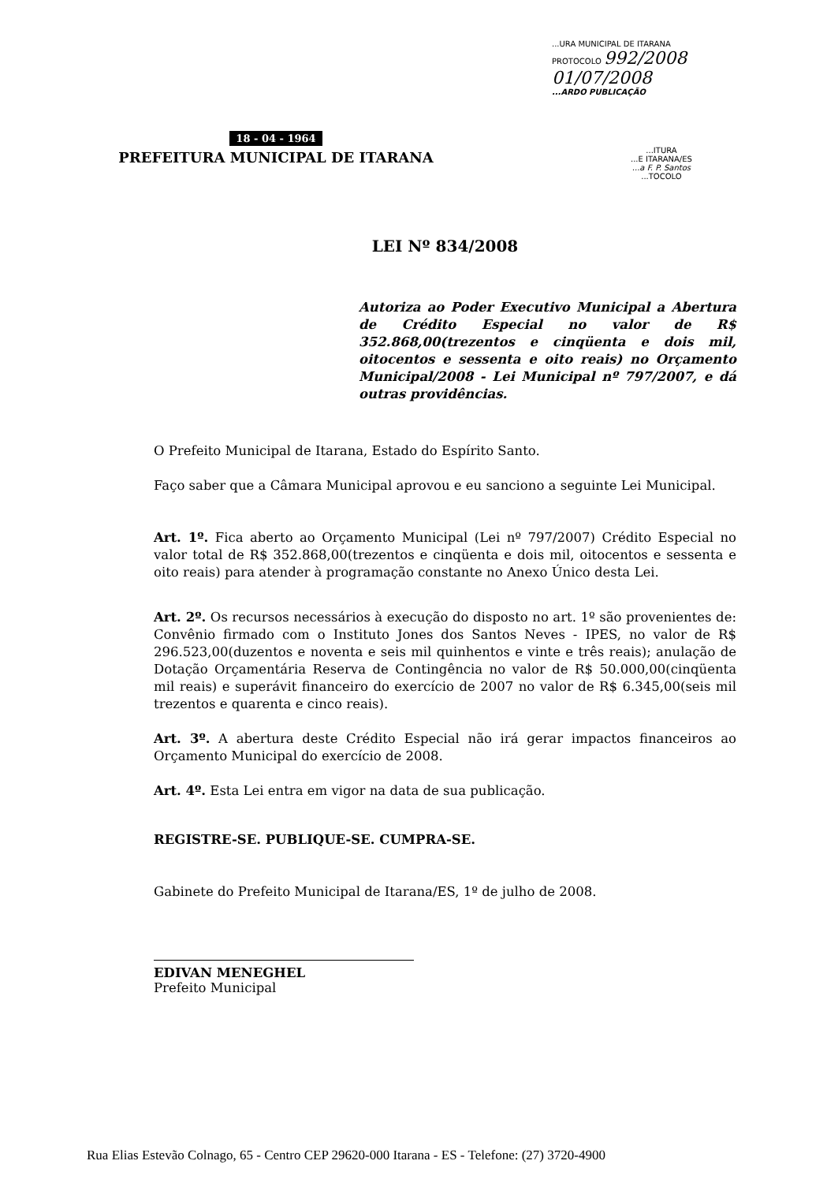...URA MUNICIPAL DE ITARANA
PROTOCOLO 992/2008
01/07/2008
...ARDO PUBLICAÇÃO
18 - 04 - 1964
PREFEITURA MUNICIPAL DE ITARANA
...ITURA
...E ITARANA/ES
...a F. P. Santos
...TOCOLO
LEI Nº 834/2008
Autoriza ao Poder Executivo Municipal a Abertura de Crédito Especial no valor de R$ 352.868,00(trezentos e cinqüenta e dois mil, oitocentos e sessenta e oito reais) no Orçamento Municipal/2008 - Lei Municipal nº 797/2007, e dá outras providências.
O Prefeito Municipal de Itarana, Estado do Espírito Santo.
Faço saber que a Câmara Municipal aprovou e eu sanciono a seguinte Lei Municipal.
Art. 1º. Fica aberto ao Orçamento Municipal (Lei nº 797/2007) Crédito Especial no valor total de R$ 352.868,00(trezentos e cinqüenta e dois mil, oitocentos e sessenta e oito reais) para atender à programação constante no Anexo Único desta Lei.
Art. 2º. Os recursos necessários à execução do disposto no art. 1º são provenientes de: Convênio firmado com o Instituto Jones dos Santos Neves - IPES, no valor de R$ 296.523,00(duzentos e noventa e seis mil quinhentos e vinte e três reais); anulação de Dotação Orçamentária Reserva de Contingência no valor de R$ 50.000,00(cinqüenta mil reais) e superávit financeiro do exercício de 2007 no valor de R$ 6.345,00(seis mil trezentos e quarenta e cinco reais).
Art. 3º. A abertura deste Crédito Especial não irá gerar impactos financeiros ao Orçamento Municipal do exercício de 2008.
Art. 4º. Esta Lei entra em vigor na data de sua publicação.
REGISTRE-SE. PUBLIQUE-SE. CUMPRA-SE.
Gabinete do Prefeito Municipal de Itarana/ES, 1º de julho de 2008.
EDIVAN MENEGHEL
Prefeito Municipal
Rua Elias Estevão Colnago, 65 - Centro CEP 29620-000 Itarana - ES - Telefone: (27) 3720-4900